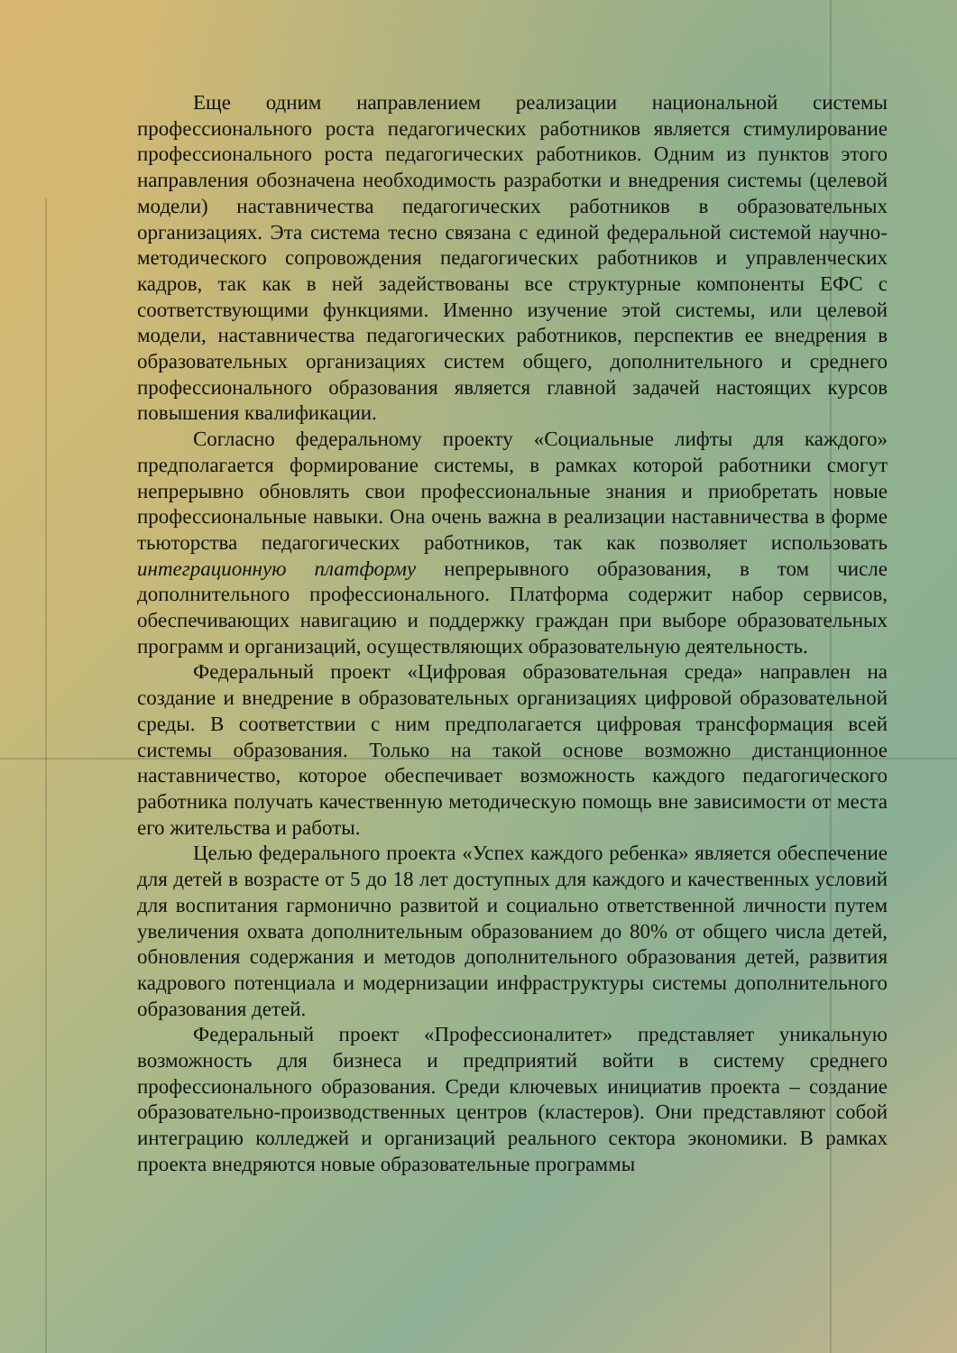Еще одним направлением реализации национальной системы профессионального роста педагогических работников является стимулирование профессионального роста педагогических работников. Одним из пунктов этого направления обозначена необходимость разработки и внедрения системы (целевой модели) наставничества педагогических работников в образовательных организациях. Эта система тесно связана с единой федеральной системой научно-методического сопровождения педагогических работников и управленческих кадров, так как в ней задействованы все структурные компоненты ЕФС с соответствующими функциями. Именно изучение этой системы, или целевой модели, наставничества педагогических работников, перспектив ее внедрения в образовательных организациях систем общего, дополнительного и среднего профессионального образования является главной задачей настоящих курсов повышения квалификации.
Согласно федеральному проекту «Социальные лифты для каждого» предполагается формирование системы, в рамках которой работники смогут непрерывно обновлять свои профессиональные знания и приобретать новые профессиональные навыки. Она очень важна в реализации наставничества в форме тьюторства педагогических работников, так как позволяет использовать интеграционную платформу непрерывного образования, в том числе дополнительного профессионального. Платформа содержит набор сервисов, обеспечивающих навигацию и поддержку граждан при выборе образовательных программ и организаций, осуществляющих образовательную деятельность.
Федеральный проект «Цифровая образовательная среда» направлен на создание и внедрение в образовательных организациях цифровой образовательной среды. В соответствии с ним предполагается цифровая трансформация всей системы образования. Только на такой основе возможно дистанционное наставничество, которое обеспечивает возможность каждого педагогического работника получать качественную методическую помощь вне зависимости от места его жительства и работы.
Целью федерального проекта «Успех каждого ребенка» является обеспечение для детей в возрасте от 5 до 18 лет доступных для каждого и качественных условий для воспитания гармонично развитой и социально ответственной личности путем увеличения охвата дополнительным образованием до 80% от общего числа детей, обновления содержания и методов дополнительного образования детей, развития кадрового потенциала и модернизации инфраструктуры системы дополнительного образования детей.
Федеральный проект «Профессионалитет» представляет уникальную возможность для бизнеса и предприятий войти в систему среднего профессионального образования. Среди ключевых инициатив проекта – создание образовательно-производственных центров (кластеров). Они представляют собой интеграцию колледжей и организаций реального сектора экономики. В рамках проекта внедряются новые образовательные программы